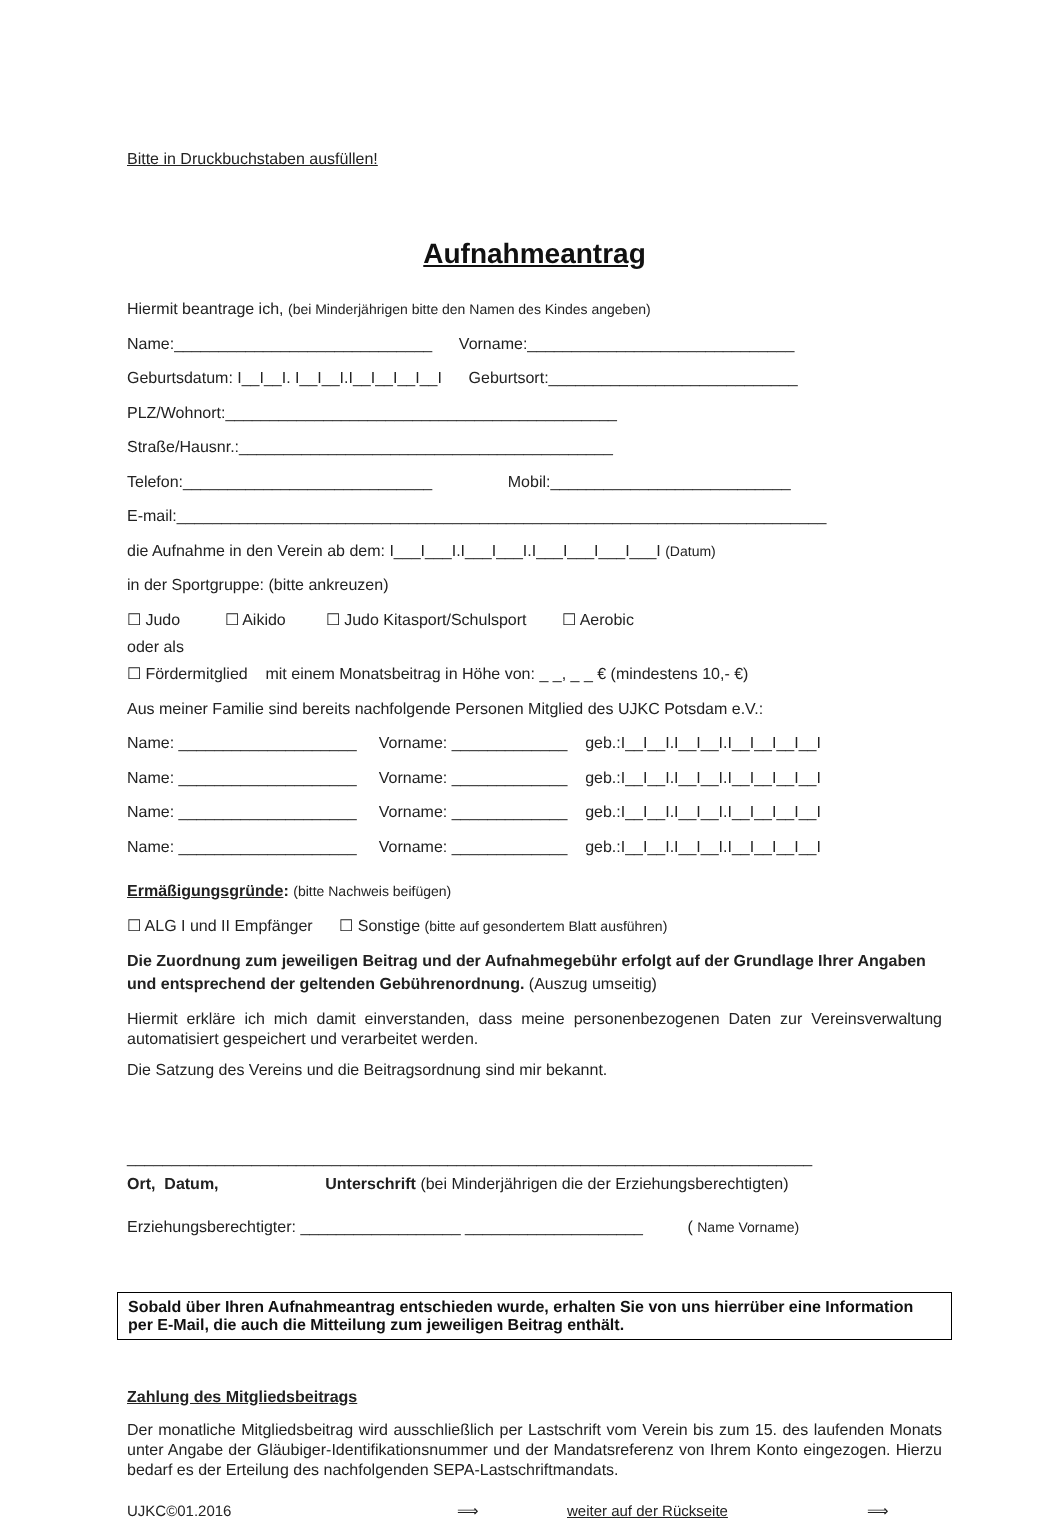Bitte in Druckbuchstaben ausfüllen!
Aufnahmeantrag
Hiermit beantrage ich, (bei Minderjährigen bitte den Namen des Kindes angeben)
Name:_____________________________ Vorname:______________________________
Geburtsdatum: I__I__I. I__I__I.I__I__I__I__I Geburtsort:____________________________
PLZ/Wohnort:____________________________________________
Straße/Hausnr.:__________________________________________
Telefon:____________________________ Mobil:___________________________
E-mail:_________________________________________________________________________
die Aufnahme in den Verein ab dem: I___I___I.I___I___I.I___I___I___I___I (Datum)
in der Sportgruppe: (bitte ankreuzen)
☐ Judo ☐ Aikido ☐ Judo Kitasport/Schulsport ☐ Aerobic
oder als
☐ Fördermitglied mit einem Monatsbeitrag in Höhe von: _ _, _ _ € (mindestens 10,- €)
Aus meiner Familie sind bereits nachfolgende Personen Mitglied des UJKC Potsdam e.V.:
Name: ____________________ Vorname: _____________ geb.:I__I__I.I__I__I.I__I__I__I__I
Name: ____________________ Vorname: _____________ geb.:I__I__I.I__I__I.I__I__I__I__I
Name: ____________________ Vorname: _____________ geb.:I__I__I.I__I__I.I__I__I__I__I
Name: ____________________ Vorname: _____________ geb.:I__I__I.I__I__I.I__I__I__I__I
Ermäßigungsgründe: (bitte Nachweis beifügen)
☐ ALG I und II Empfänger ☐ Sonstige (bitte auf gesondertem Blatt ausführen)
Die Zuordnung zum jeweiligen Beitrag und der Aufnahmegebühr erfolgt auf der Grundlage Ihrer Angaben und entsprechend der geltenden Gebührenordnung. (Auszug umseitig)
Hiermit erkläre ich mich damit einverstanden, dass meine personenbezogenen Daten zur Vereinsverwaltung automatisiert gespeichert und verarbeitet werden.
Die Satzung des Vereins und die Beitragsordnung sind mir bekannt.
_____________________________________________________________________________
Ort, Datum, Unterschrift (bei Minderjährigen die der Erziehungsberechtigten)
Erziehungsberechtigter: __________________ ____________________ ( Name Vorname)
Sobald über Ihren Aufnahmeantrag entschieden wurde, erhalten Sie von uns hierrüber eine Information per E-Mail, die auch die Mitteilung zum jeweiligen Beitrag enthält.
Zahlung des Mitgliedsbeitrags
Der monatliche Mitgliedsbeitrag wird ausschließlich per Lastschrift vom Verein bis zum 15. des laufenden Monats unter Angabe der Gläubiger-Identifikationsnummer und der Mandatsreferenz von Ihrem Konto eingezogen. Hierzu bedarf es der Erteilung des nachfolgenden SEPA-Lastschriftmandats.
UJKC©01.2016 ⟹ weiter auf der Rückseite ⟹